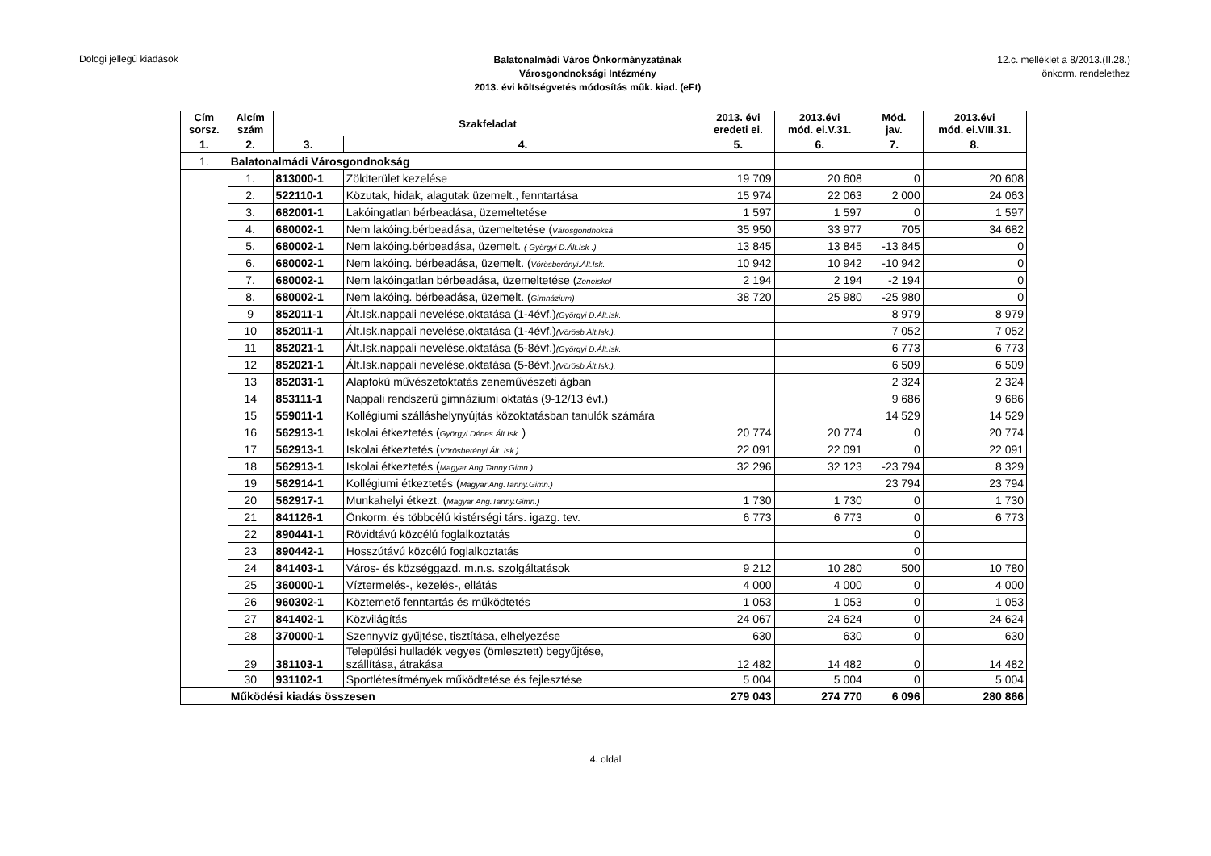Dologi jellegű kiadások
Balatonalmádi Város Önkormányzatának
Városgondnoksági Intézmény
2013. évi költségvetés módosítás műk. kiad. (eFt)
12.c. melléklet a 8/2013.(II.28.)
önkorm. rendelethez
| Cím sorsz. | Alcím szám | Szakfeladat | | 2013. évi eredeti ei. | 2013.évi mód. ei.V.31. | Mód. jav. | 2013.évi mód. ei.VIII.31. |
| --- | --- | --- | --- | --- | --- | --- | --- |
| 1. | 2. | 3. | 4. | 5. | 6. | 7. | 8. |
| 1. | Balatonalmádi Városgondnokság | | | | | | |
| | 1. | 813000-1 | Zöldterület kezelése | 19 709 | 20 608 | 0 | 20 608 |
| | 2. | 522110-1 | Közutak, hidak, alagutak üzemelt., fenntartása | 15 974 | 22 063 | 2 000 | 24 063 |
| | 3. | 682001-1 | Lakóingatlan bérbeadása, üzemeltetése | 1 597 | 1 597 | 0 | 1 597 |
| | 4. | 680002-1 | Nem lakóing.bérbeadása, üzemeltetése ( Városgondnoksá | 35 950 | 33 977 | 705 | 34 682 |
| | 5. | 680002-1 | Nem lakóing.bérbeadása, üzemelt. ( Györgyi D.Ált.Isk .) | 13 845 | 13 845 | -13 845 | 0 |
| | 6. | 680002-1 | Nem lakóing. bérbeadása, üzemelt. ( Vörösberényi.Ált.Isk. | 10 942 | 10 942 | -10 942 | 0 |
| | 7. | 680002-1 | Nem lakóingatlan bérbeadása, üzemeltetése ( Zeneiskol | 2 194 | 2 194 | -2 194 | 0 |
| | 8. | 680002-1 | Nem lakóing. bérbeadása, üzemelt. ( Gimnázium) | 38 720 | 25 980 | -25 980 | 0 |
| | 9 | 852011-1 | Ált.Isk.nappali nevelése,oktatása (1-4évf.) (Györgyi D.Ált.Isk. | | | 8 979 | 8 979 |
| | 10 | 852011-1 | Ált.Isk.nappali nevelése,oktatása (1-4évf.) (Vörösb.Ált.Isk.). | | | 7 052 | 7 052 |
| | 11 | 852021-1 | Ált.Isk.nappali nevelése,oktatása (5-8évf.) (Györgyi D.Ált.Isk. | | | 6 773 | 6 773 |
| | 12 | 852021-1 | Ált.Isk.nappali nevelése,oktatása (5-8évf.) (Vörösb.Ált.Isk.). | | | 6 509 | 6 509 |
| | 13 | 852031-1 | Alapfokú művészetoktatás zeneművészeti ágban | | | 2 324 | 2 324 |
| | 14 | 853111-1 | Nappali rendszerű gimnáziumi oktatás (9-12/13 évf.) | | | 9 686 | 9 686 |
| | 15 | 559011-1 | Kollégiumi szálláshelynyújtás közoktatásban tanulók számára | | | 14 529 | 14 529 |
| | 16 | 562913-1 | Iskolai étkeztetés ( Györgyi Dénes Ált.Isk. ) | 20 774 | 20 774 | 0 | 20 774 |
| | 17 | 562913-1 | Iskolai étkeztetés ( Vörösberényi Ált. Isk.) | 22 091 | 22 091 | 0 | 22 091 |
| | 18 | 562913-1 | Iskolai étkeztetés ( Magyar Ang.Tanny.Gimn.) | 32 296 | 32 123 | -23 794 | 8 329 |
| | 19 | 562914-1 | Kollégiumi étkeztetés ( Magyar Ang.Tanny.Gimn.) | | | 23 794 | 23 794 |
| | 20 | 562917-1 | Munkahelyi étkezt. ( Magyar Ang.Tanny.Gimn.) | 1 730 | 1 730 | 0 | 1 730 |
| | 21 | 841126-1 | Önkorm. és többcélú kistérségi társ. igazg. tev. | 6 773 | 6 773 | 0 | 6 773 |
| | 22 | 890441-1 | Rövidtávú közcélú foglalkoztatás | | | 0 | |
| | 23 | 890442-1 | Hosszútávú közcélú foglalkoztatás | | | 0 | |
| | 24 | 841403-1 | Város- és községgazd. m.n.s. szolgáltatások | 9 212 | 10 280 | 500 | 10 780 |
| | 25 | 360000-1 | Víztermelés-, kezelés-, ellátás | 4 000 | 4 000 | 0 | 4 000 |
| | 26 | 960302-1 | Köztemető fenntartás és működtetés | 1 053 | 1 053 | 0 | 1 053 |
| | 27 | 841402-1 | Közvilágítás | 24 067 | 24 624 | 0 | 24 624 |
| | 28 | 370000-1 | Szennyvíz gyűjtése, tisztítása, elhelyezése | 630 | 630 | 0 | 630 |
| | 29 | 381103-1 | Települési hulladék vegyes (ömlesztett) begyűjtése, szállítása, átrakása | 12 482 | 14 482 | 0 | 14 482 |
| | 30 | 931102-1 | Sportlétesítmények működtetése és fejlesztése | 5 004 | 5 004 | 0 | 5 004 |
| | Működési kiadás összesen | | | 279 043 | 274 770 | 6 096 | 280 866 |
4. oldal